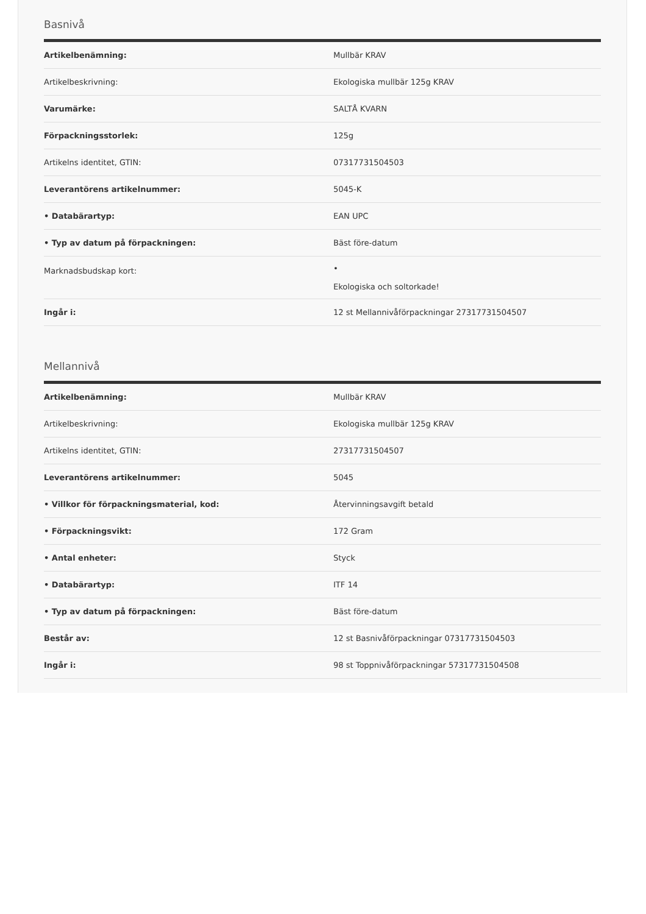Basnivå
| Artikelbenämning: | Mullbär KRAV |
| Artikelbeskrivning: | Ekologiska mullbär 125g KRAV |
| Varumärke: | SALTÅ KVARN |
| Förpackningsstorlek: | 125g |
| Artikelns identitet, GTIN: | 07317731504503 |
| Leverantörens artikelnummer: | 5045-K |
| • Databärartyp: | EAN UPC |
| • Typ av datum på förpackningen: | Bäst före-datum |
| Marknadsbudskap kort: | • Ekologiska och soltorkade! |
| Ingår i: | 12 st Mellannivåförpackningar 27317731504507 |
Mellannivå
| Artikelbenämning: | Mullbär KRAV |
| Artikelbeskrivning: | Ekologiska mullbär 125g KRAV |
| Artikelns identitet, GTIN: | 27317731504507 |
| Leverantörens artikelnummer: | 5045 |
| • Villkor för förpackningsmaterial, kod: | Återvinningsavgift betald |
| • Förpackningsvikt: | 172 Gram |
| • Antal enheter: | Styck |
| • Databärartyp: | ITF 14 |
| • Typ av datum på förpackningen: | Bäst före-datum |
| Består av: | 12 st Basnivåförpackningar 07317731504503 |
| Ingår i: | 98 st Toppnivåförpackningar 57317731504508 |